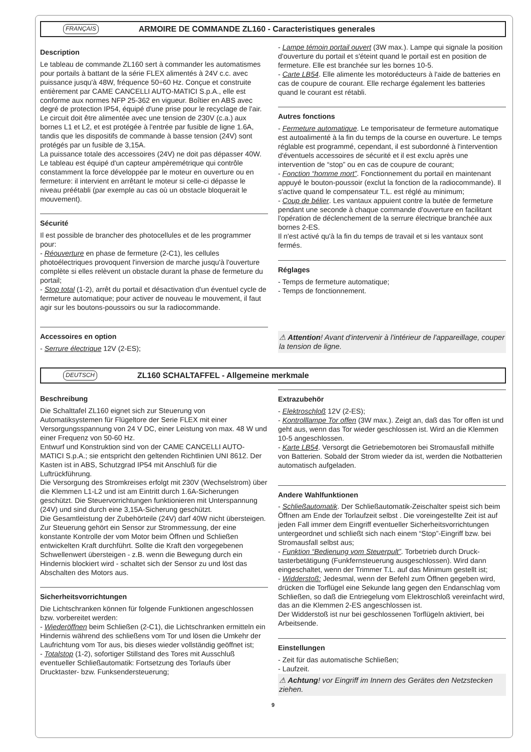FRANÇAIS ARMOIRE DE COMMANDE ZL160 - Caracteristiques generales
Description
Le tableau de commande ZL160 sert à commander les automatismes pour portails à battant de la série FLEX alimentés à 24V c.c. avec puissance jusqu'à 48W, fréquence 50÷60 Hz. Conçue et construite entièrement par CAME CANCELLI AUTO-MATICI S.p.A., elle est conforme aux normes NFP 25-362 en vigueur. Boîtier en ABS avec degré de protection IP54, équipé d'une prise pour le recyclage de l'air.
Le circuit doit être alimentée avec une tension de 230V (c.a.) aux bornes L1 et L2, et est protégée à l'entrée par fusible de ligne 1.6A, tandis que les dispositifs de commande à basse tension (24V) sont protégés par un fusible de 3,15A.
La puissance totale des accessoires (24V) ne doit pas dépasser 40W.
Le tableau est équipé d'un capteur ampèremétrique qui contrôle constamment la force développée par le moteur en ouverture ou en fermeture: il intervient en arrêtant le moteur si celle-ci dépasse le niveau préétabli (par exemple au cas où un obstacle bloquerait le mouvement).
Sécurité
Il est possible de brancher des photocellules et de les programmer pour:
- Réouverture en phase de fermeture (2-C1), les cellules photoélectriques provoquent l'inversion de marche jusqu'à l'ouverture complète si elles relèvent un obstacle durant la phase de fermeture du portail;
- Stop total (1-2), arrêt du portail et désactivation d'un éventuel cycle de fermeture automatique; pour activer de nouveau le mouvement, il faut agir sur les boutons-poussoirs ou sur la radiocommande.
Accessoires en option
- Serrure électrique 12V (2-ES);
- Lampe témoin portail ouvert (3W max.). Lampe qui signale la position d'ouverture du portail et s'éteint quand le portail est en position de fermeture. Elle est branchée sur les bornes 10-5.
- Carte LB54. Elle alimente les motoréducteurs à l'aide de batteries en cas de coupure de courant. Elle recharge également les batteries quand le courant est rétabli.
Autres fonctions
- Fermeture automatique. Le temporisateur de fermeture automatique est autoalimenté à la fin du temps de la course en ouverture. Le temps réglable est programmé, cependant, il est subordonné à l'intervention d'éventuels accessoires de sécurité et il est exclu après une intervention de “stop” ou en cas de coupure de courant;
- Fonction “homme mort”. Fonctionnement du portail en maintenant appuyé le bouton-poussoir (exclut la fonction de la radiocommande). Il s'active quand le compensateur T.L. est réglé au minimum;
- Coup de bélier. Les vantaux appuient contre la butée de fermeture pendant une seconde à chaque commande d'ouverture en facilitant l'opération de déclenchement de la serrure électrique branchée aux bornes 2-ES.
Il n'est activé qu'à la fin du temps de travail et si les vantaux sont fermés.
Réglages
- Temps de fermeture automatique;
- Temps de fonctionnement.
⚠ Attention! Avant d'intervenir à l'intérieur de l'appareillage, couper la tension de ligne.
DEUTSCH ZL160 SCHALTAFFEL - Allgemeine merkmale
Beschreibung
Die Schalttafel ZL160 eignet sich zur Steuerung von Automatiksystemen für Flügeltore der Serie FLEX mit einer Versorgungsspannung von 24 V DC, einer Leistung von max. 48 W und einer Frequenz von 50-60 Hz.
Entwurf und Konstruktion sind von der CAME CANCELLI AUTO-MATICI S.p.A.; sie entspricht den geltenden Richtlinien UNI 8612. Der Kasten ist in ABS, Schutzgrad IP54 mit Anschluß für die Luftrückführung.
Die Versorgung des Stromkreises erfolgt mit 230V (Wechselstrom) über die Klemmen L1-L2 und ist am Eintritt durch 1.6A-Sicherungen geschützt. Die Steuervorrichtungen funktionieren mit Unterspannung (24V) und sind durch eine 3,15A-Sicherung geschützt.
Die Gesamtleistung der Zubehörteile (24V) darf 40W nicht übersteigen.
Zur Steuerung gehört ein Sensor zur Strommessung, der eine konstante Kontrolle der vom Motor beim Öffnen und Schließen entwickelten Kraft durchführt. Sollte die Kraft den vorgegebenen Schwellenwert übersteigen - z.B. wenn die Bewegung durch ein Hindernis blockiert wird - schaltet sich der Sensor zu und löst das Abschalten des Motors aus.
Sicherheitsvorrichtungen
Die Lichtschranken können für folgende Funktionen angeschlossen bzw. vorbereitet werden:
- Wiederöffnen beim Schließen (2-C1), die Lichtschranken ermitteln ein Hindernis während des schließens vom Tor und lösen die Umkehr der Laufrichtung vom Tor aus, bis dieses wieder vollständig geöffnet ist;
- Totalstop (1-2), sofortiger Stillstand des Tores mit Ausschluß eventueller Schließautomatik: Fortsetzung des Torlaufs über Drucktaster- bzw. Funksendersteuerung;
Extrazubehör
- Elektroschloß 12V (2-ES);
- Kontrolllampe Tor offen (3W max.). Zeigt an, daß das Tor offen ist und geht aus, wenn das Tor wieder geschlossen ist. Wird an die Klemmen 10-5 angeschlossen.
- Karte LB54. Versorgt die Getriebemotoren bei Stromausfall mithilfe von Batterien. Sobald der Strom wieder da ist, werden die Notbatterien automatisch aufgeladen.
Andere Wahlfunktionen
- Schließautomatik. Der Schließautomatik-Zeischalter speist sich beim Öffnen am Ende der Torlaufzeit selbst . Die voreingestellte Zeit ist auf jeden Fall immer dem Eingriff eventueller Sicherheitsvorrichtungen untergeordnet und schließt sich nach einem “Stop”-Eingriff bzw. bei Stromausfall selbst aus;
- Funktion “Bedienung vom Steuerpult”. Torbetrieb durch Druck-tasterbetätigung (Funkfernsteuerung ausgeschlossen). Wird dann eingeschaltet, wenn der Trimmer T.L. auf das Minimum gestellt ist;
- Widderstoß: Jedesmal, wenn der Befehl zum Öffnen gegeben wird, drücken die Torflügel eine Sekunde lang gegen den Endanschlag vom Schließen, so daß die Entriegelung vom Elektroschloß vereinfacht wird, das an die Klemmen 2-ES angeschlossen ist.
Der Widderstoß ist nur bei geschlossenen Torflügeln aktiviert, bei Arbeitsende.
Einstellungen
- Zeit für das automatische Schließen;
- Laufzeit.
⚠ Achtung! vor Eingriff im Innern des Gerätes den Netzstecken ziehen.
9